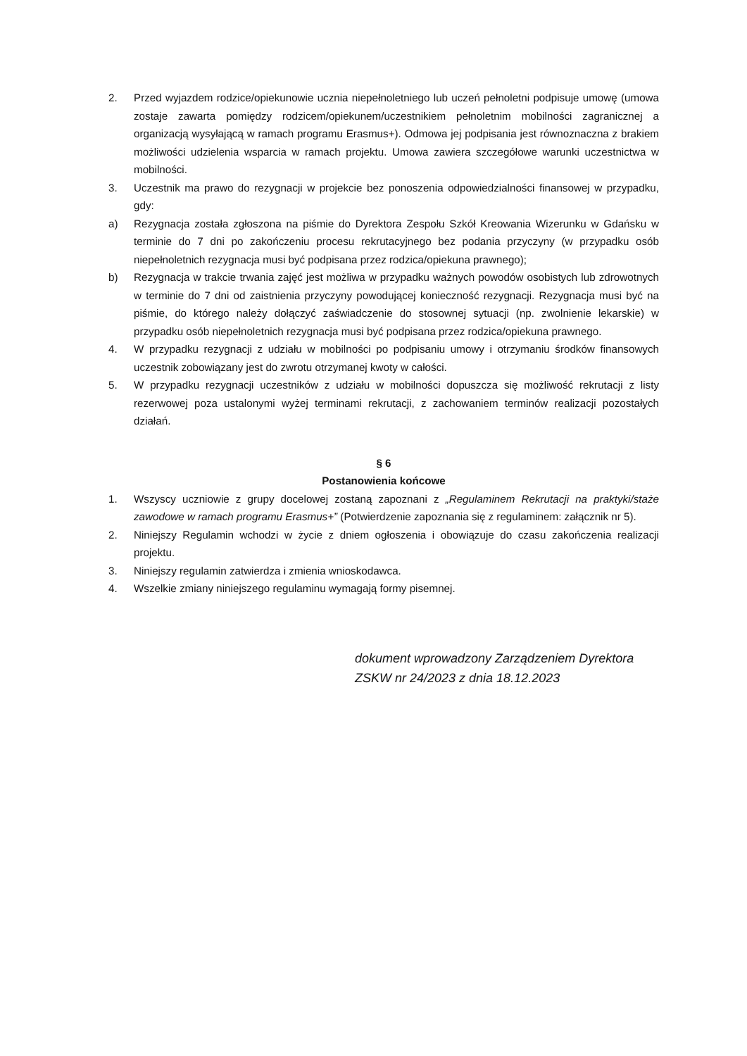2. Przed wyjazdem rodzice/opiekunowie ucznia niepełnoletniego lub uczeń pełnoletni podpisuje umowę (umowa zostaje zawarta pomiędzy rodzicem/opiekunem/uczestnikiem pełnoletnim mobilności zagranicznej a organizacją wysyłającą w ramach programu Erasmus+). Odmowa jej podpisania jest równoznaczna z brakiem możliwości udzielenia wsparcia w ramach projektu. Umowa zawiera szczegółowe warunki uczestnictwa w mobilności.
3. Uczestnik ma prawo do rezygnacji w projekcie bez ponoszenia odpowiedzialności finansowej w przypadku, gdy:
a) Rezygnacja została zgłoszona na piśmie do Dyrektora Zespołu Szkół Kreowania Wizerunku w Gdańsku w terminie do 7 dni po zakończeniu procesu rekrutacyjnego bez podania przyczyny (w przypadku osób niepełnoletnich rezygnacja musi być podpisana przez rodzica/opiekuna prawnego);
b) Rezygnacja w trakcie trwania zajęć jest możliwa w przypadku ważnych powodów osobistych lub zdrowotnych w terminie do 7 dni od zaistnienia przyczyny powodującej konieczność rezygnacji. Rezygnacja musi być na piśmie, do którego należy dołączyć zaświadczenie do stosownej sytuacji (np. zwolnienie lekarskie) w przypadku osób niepełnoletnich rezygnacja musi być podpisana przez rodzica/opiekuna prawnego.
4. W przypadku rezygnacji z udziału w mobilności po podpisaniu umowy i otrzymaniu środków finansowych uczestnik zobowiązany jest do zwrotu otrzymanej kwoty w całości.
5. W przypadku rezygnacji uczestników z udziału w mobilności dopuszcza się możliwość rekrutacji z listy rezerwowej poza ustalonymi wyżej terminami rekrutacji, z zachowaniem terminów realizacji pozostałych działań.
§ 6
Postanowienia końcowe
1. Wszyscy uczniowie z grupy docelowej zostaną zapoznani z „Regulaminem Rekrutacji na praktyki/staże zawodowe w ramach programu Erasmus+” (Potwierdzenie zapoznania się z regulaminem: załącznik nr 5).
2. Niniejszy Regulamin wchodzi w życie z dniem ogłoszenia i obowiązuje do czasu zakończenia realizacji projektu.
3. Niniejszy regulamin zatwierdza i zmienia wnioskodawca.
4. Wszelkie zmiany niniejszego regulaminu wymagają formy pisemnej.
dokument wprowadzony Zarządzeniem Dyrektora
ZSKW nr 24/2023 z dnia 18.12.2023